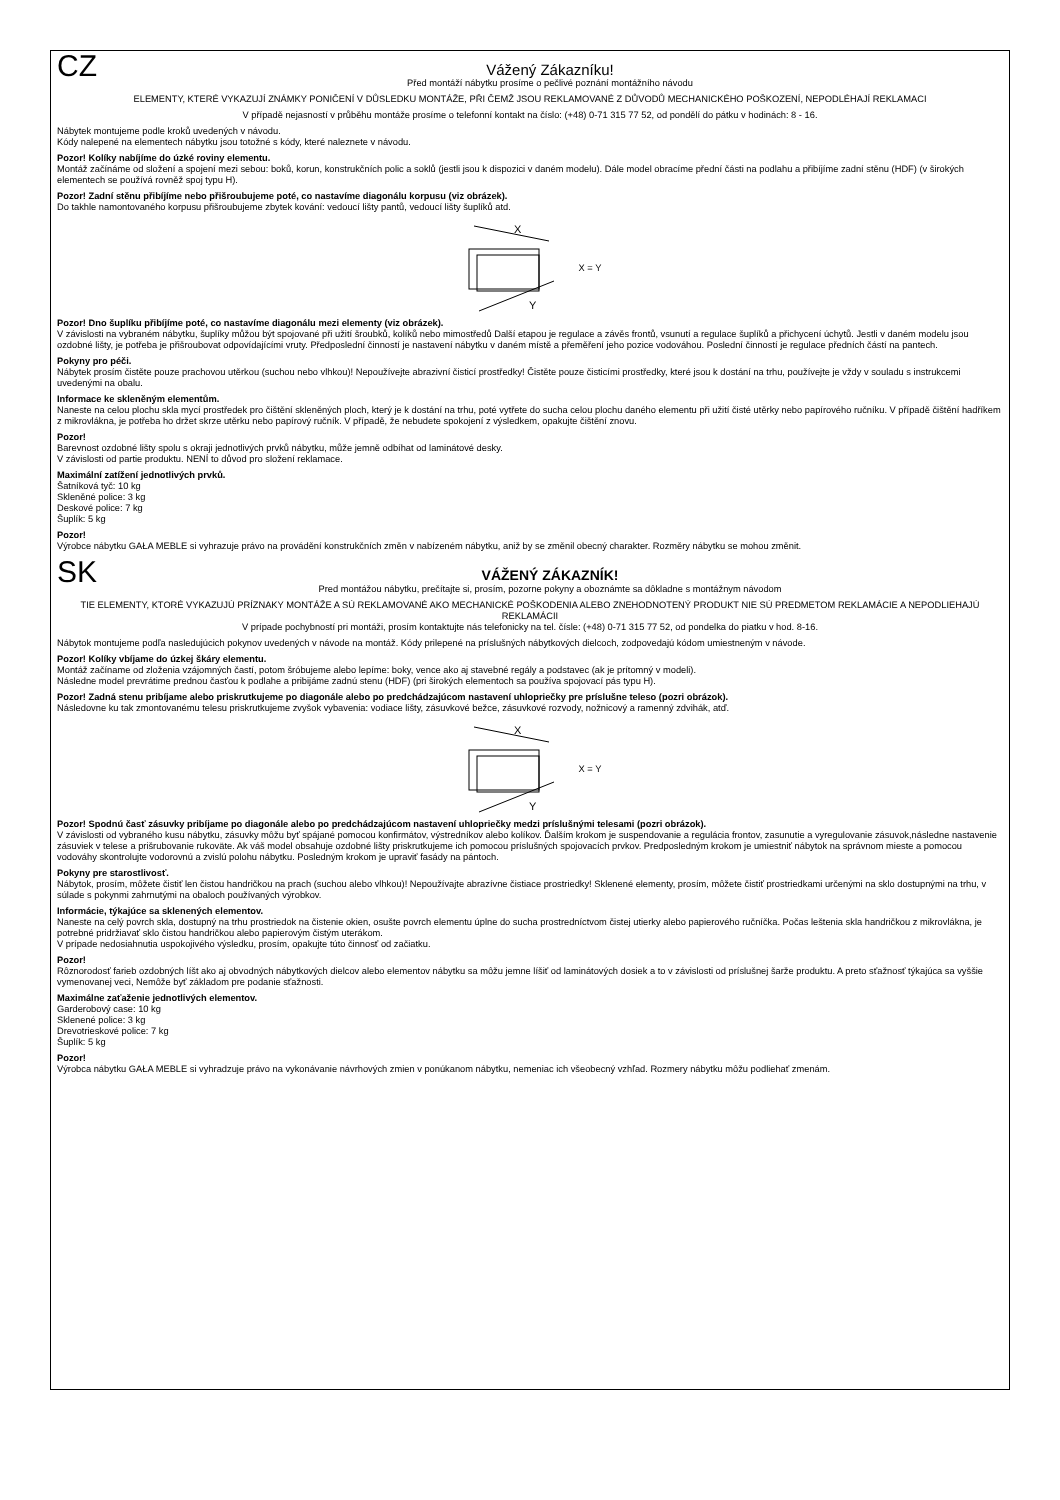CZ
Vážený Zákazníku!
Před montáží nábytku prosíme o pečlivé poznání montážního návodu
ELEMENTY, KTERÉ VYKAZUJÍ ZNÁMKY PONIČENÍ V DŮSLEDKU MONTÁŽE, PŘI ČEMŽ JSOU REKLAMOVANÉ Z DŮVODŮ MECHANICKÉHO POŠKOZENÍ, NEPODLÉHAJÍ REKLAMACI
V případě nejasností v průběhu montáže prosíme o telefonní kontakt na číslo: (+48) 0-71 315 77 52, od pondělí do pátku v hodinách: 8 - 16.
Nábytek montujeme podle kroků uvedených v návodu.
Kódy nalepené na elementech nábytku jsou totožné s kódy, které naleznete v návodu.
Pozor! Kolíky nabíjíme do úzké roviny elementu.
Montáž začínáme od složení a spojení mezi sebou: boků, korun, konstrukčních polic a soklů (jestli jsou k dispozici v daném modelu). Dále model obracíme přední části na podlahu a přibíjíme zadní stěnu (HDF) (v širokých elementech se používá rovněž spoj typu H).
Pozor! Zadní stěnu přibíjíme nebo přišroubujeme poté, co nastavíme diagonálu korpusu (viz obrázek).
Do takhle namontovaného korpusu přišroubujeme zbytek kování: vedoucí lišty pantů, vedoucí lišty šuplíků atd.
X
Y
X = Y
Pozor! Dno šuplíku přibíjíme poté, co nastavíme diagonálu mezi elementy (viz obrázek).
V závislosti na vybraném nábytku, šuplíky můžou být spojované při užití šroubků, kolíků nebo mimostředů Další etapou je regulace a závěs frontů, vsunutí a regulace šuplíků a přichycení úchytů. Jestli v daném modelu jsou ozdobné lišty, je potřeba je přišroubovat odpovídajícími vruty. Předposlední činností je nastavení nábytku v daném místě a přeměření jeho pozice vodováhou. Poslední činností je regulace předních částí na pantech.
Pokyny pro péči.
Nábytek prosím čistěte pouze prachovou utěrkou (suchou nebo vlhkou)! Nepoužívejte abrazivní čisticí prostředky! Čistěte pouze čisticími prostředky, které jsou k dostání na trhu, používejte je vždy v souladu s instrukcemi uvedenými na obalu.
Informace ke skleněným elementům.
Naneste na celou plochu skla mycí prostředek pro čištění skleněných ploch, který je k dostání na trhu, poté vytřete do sucha celou plochu daného elementu při užití čisté utěrky nebo papírového ručníku. V případě čištění hadříkem z mikrovlákna, je potřeba ho držet skrze utěrku nebo papírový ručník. V případě, že nebudete spokojení z výsledkem, opakujte čištění znovu.
Pozor!
Barevnost ozdobné lišty spolu s okraji jednotlivých prvků nábytku, může jemně odbíhat od laminátové desky.
V závislosti od partie produktu. NENÍ to důvod pro složení reklamace.
Maximální zatížení jednotlivých prvků.
Šatníková tyč: 10 kg
Skleněné police: 3 kg
Deskové police: 7 kg
Šuplík: 5 kg
Pozor!
Výrobce nábytku GAŁA MEBLE si vyhrazuje právo na provádění konstrukčních změn v nabízeném nábytku, aniž by se změnil obecný charakter. Rozměry nábytku se mohou změnit.
SK
VÁŽENÝ ZÁKAZNÍK!
Pred montážou nábytku, prečítajte si, prosím, pozorne pokyny a oboznámte sa dôkladne s montážnym návodom
TIE ELEMENTY, KTORÉ VYKAZUJÚ PRÍZNAKY MONTÁŽE A SÚ REKLAMOVANÉ AKO MECHANICKÉ POŠKODENIA ALEBO ZNEHODNOTENÝ PRODUKT NIE SÚ PREDMETOM REKLAMÁCIE A NEPODLIEHAJÚ REKLAMÁCII
V prípade pochybností pri montáži, prosím kontaktujte nás telefonicky na tel. čísle: (+48) 0-71 315 77 52, od pondelka do piatku v hod. 8-16.
Nábytok montujeme podľa nasledujúcich pokynov uvedených v návode na montáž. Kódy prilepené na príslušných nábytkových dielcoch, zodpovedajú kódom umiestneným v návode.
Pozor! Kolíky vbíjame do úzkej škáry elementu.
Montáž začíname od zloženia vzájomných častí, potom šróbujeme alebo lepíme: boky, vence ako aj stavebné regály a podstavec (ak je prítomný v modeli).
Následne model prevrátime prednou časťou k podlahe a pribijáme zadnú stenu (HDF) (pri širokých elementoch sa používa spojovací pás typu H).
Pozor! Zadná stenu pribíjame alebo priskrutkujeme po diagonále alebo po predchádzajúcom nastavení uhlopriečky pre príslušne teleso (pozri obrázok).
Následovne ku tak zmontovanému telesu priskrutkujeme zvyšok vybavenia: vodiace lišty, zásuvkové bežce, zásuvkové rozvody, nožnicový a ramenný zdvihák, atď.
X
Y
X = Y
Pozor! Spodnú časť zásuvky pribíjame po diagonále alebo po predchádzajúcom nastavení uhlopriečky medzi príslušnými telesami (pozri obrázok).
V závislosti od vybraného kusu nábytku, zásuvky môžu byť spájané pomocou konfirmátov, výstredníkov alebo kolíkov. Ďalším krokom je suspendovanie a regulácia frontov, zasunutie a vyregulovanie zásuvok,následne nastavenie zásuviek v telese a prišrubovanie rukoväte. Ak váš model obsahuje ozdobné lišty priskrutkujeme ich pomocou príslušných spojovacích prvkov. Predposledným krokom je umiestniť nábytok na správnom mieste a pomocou vodováhy skontrolujte vodorovnú a zvislú polohu nábytku. Posledným krokom je upraviť fasády na pántoch.
Pokyny pre starostlivosť.
Nábytok, prosím, môžete čistiť len čistou handričkou na prach (suchou alebo vlhkou)! Nepoužívajte abrazívne čistiace prostriedky! Sklenené elementy, prosím, môžete čistiť prostriedkami určenými na sklo dostupnými na trhu, v súlade s pokynmi zahrnutými na obaloch používaných výrobkov.
Informácie, týkajúce sa sklenených elementov.
Naneste na celý povrch skla, dostupný na trhu prostriedok na čistenie okien, osušte povrch elementu úplne do sucha prostredníctvom čistej utierky alebo papierového ručníčka. Počas leštenia skla handričkou z mikrovlákna, je potrebné pridržiavať sklo čistou handričkou alebo papierovým čistým uterákom.
V prípade nedosiahnutia uspokojivého výsledku, prosím, opakujte túto činnosť od začiatku.
Pozor!
Rôznorodosť farieb ozdobných líšt ako aj obvodných nábytkových dielcov alebo elementov nábytku sa môžu jemne líšiť od laminátových dosiek a to v závislosti od príslušnej šarže produktu. A preto sťažnosť týkajúca sa vyššie vymenovanej veci, Nemôže byť základom pre podanie sťažnosti.
Maximálne zaťaženie jednotlivých elementov.
Garderobový case: 10 kg
Sklenené police: 3 kg
Drevotrieskové police: 7 kg
Šuplík: 5 kg
Pozor!
Výrobca nábytku GAŁA MEBLE si vyhradzuje právo na vykonávanie návrhových zmien v ponúkanom nábytku, nemeniac ich všeobecný vzhľad. Rozmery nábytku môžu podliehať zmenám.